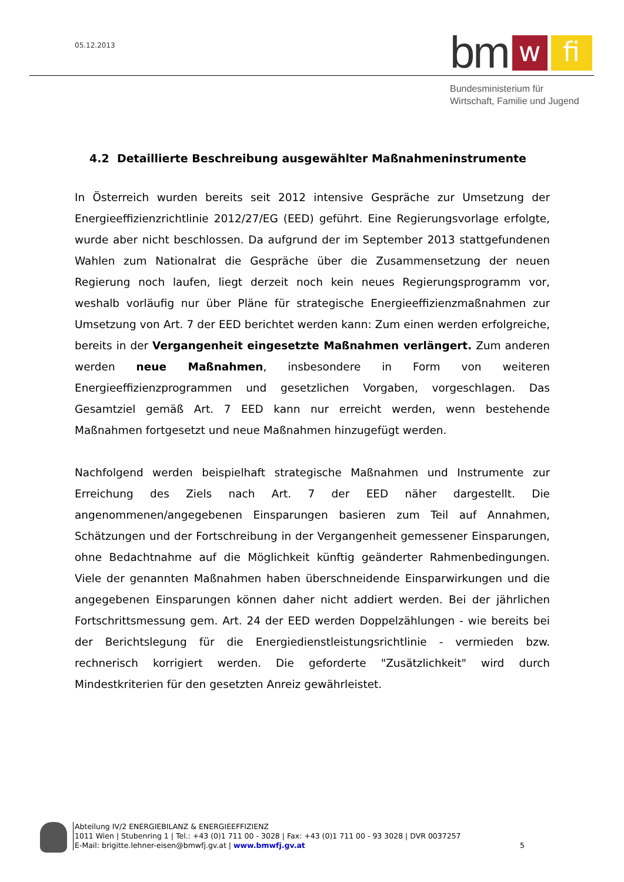05.12.2013
bm
w
fi
Bundesministerium für
Wirtschaft, Familie und Jugend
4.2 Detaillierte Beschreibung ausgewählter Maßnahmeninstrumente
In Österreich wurden bereits seit 2012 intensive Gespräche zur Umsetzung der Energieeffizienzrichtlinie 2012/27/EG (EED) geführt. Eine Regierungsvorlage erfolgte, wurde aber nicht beschlossen. Da aufgrund der im September 2013 stattgefundenen Wahlen zum Nationalrat die Gespräche über die Zusammensetzung der neuen Regierung noch laufen, liegt derzeit noch kein neues Regierungsprogramm vor, weshalb vorläufig nur über Pläne für strategische Energieeffizienzmaßnahmen zur Umsetzung von Art. 7 der EED berichtet werden kann: Zum einen werden erfolgreiche, bereits in der Vergangenheit eingesetzte Maßnahmen verlängert. Zum anderen werden neue Maßnahmen, insbesondere in Form von weiteren Energieeffizienzprogrammen und gesetzlichen Vorgaben, vorgeschlagen. Das Gesamtziel gemäß Art. 7 EED kann nur erreicht werden, wenn bestehende Maßnahmen fortgesetzt und neue Maßnahmen hinzugefügt werden.
Nachfolgend werden beispielhaft strategische Maßnahmen und Instrumente zur Erreichung des Ziels nach Art. 7 der EED näher dargestellt. Die angenommenen/angegebenen Einsparungen basieren zum Teil auf Annahmen, Schätzungen und der Fortschreibung in der Vergangenheit gemessener Einsparungen, ohne Bedachtnahme auf die Möglichkeit künftig geänderter Rahmenbedingungen. Viele der genannten Maßnahmen haben überschneidende Einsparwirkungen und die angegebenen Einsparungen können daher nicht addiert werden. Bei der jährlichen Fortschrittsmessung gem. Art. 24 der EED werden Doppelzählungen - wie bereits bei der Berichtslegung für die Energiedienstleistungsrichtlinie - vermieden bzw. rechnerisch korrigiert werden. Die geforderte "Zusätzlichkeit" wird durch Mindestkriterien für den gesetzten Anreiz gewährleistet.
Abteilung IV/2 ENERGIEBILANZ & ENERGIEEFFIZIENZ
1011 Wien | Stubenring 1 | Tel.: +43 (0)1 711 00 - 3028 | Fax: +43 (0)1 711 00 - 93 3028 | DVR 0037257
E-Mail: brigitte.lehner-eisen@bmwfj.gv.at | www.bmwfj.gv.at
5